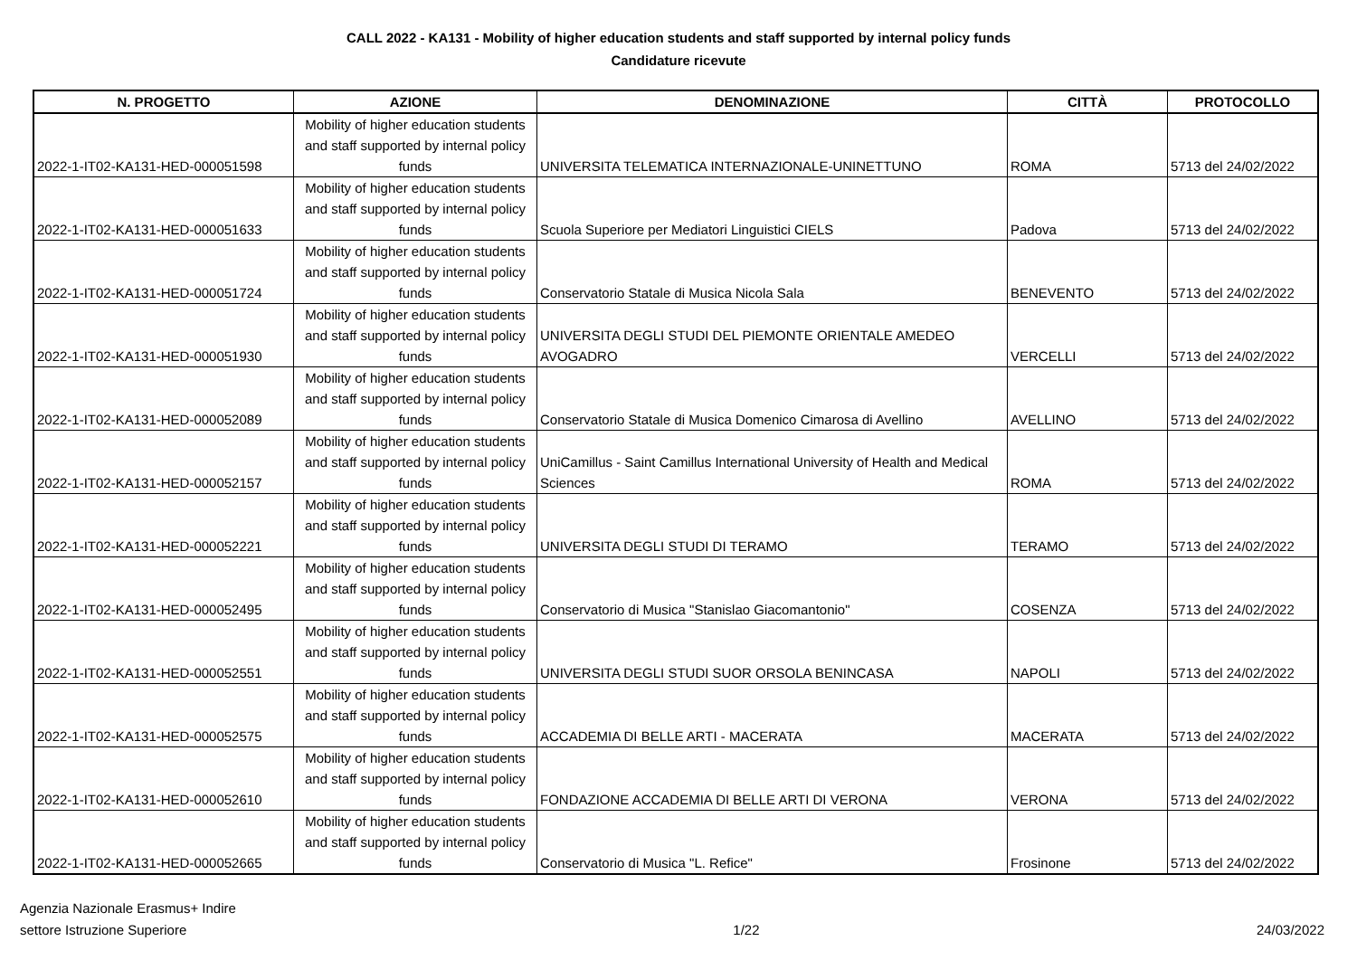CALL 2022 - KA131 - Mobility of higher education students and staff supported by internal policy funds
Candidature ricevute
| N. PROGETTO | AZIONE | DENOMINAZIONE | CITTÀ | PROTOCOLLO |
| --- | --- | --- | --- | --- |
| 2022-1-IT02-KA131-HED-000051598 | Mobility of higher education students and staff supported by internal policy funds | UNIVERSITA TELEMATICA INTERNAZIONALE-UNINETTUNO | ROMA | 5713 del 24/02/2022 |
| 2022-1-IT02-KA131-HED-000051633 | Mobility of higher education students and staff supported by internal policy funds | Scuola Superiore per Mediatori Linguistici CIELS | Padova | 5713 del 24/02/2022 |
| 2022-1-IT02-KA131-HED-000051724 | Mobility of higher education students and staff supported by internal policy funds | Conservatorio Statale di Musica Nicola Sala | BENEVENTO | 5713 del 24/02/2022 |
| 2022-1-IT02-KA131-HED-000051930 | Mobility of higher education students and staff supported by internal policy funds | UNIVERSITA DEGLI STUDI DEL PIEMONTE ORIENTALE AMEDEO AVOGADRO | VERCELLI | 5713 del 24/02/2022 |
| 2022-1-IT02-KA131-HED-000052089 | Mobility of higher education students and staff supported by internal policy funds | Conservatorio Statale di Musica Domenico Cimarosa di Avellino | AVELLINO | 5713 del 24/02/2022 |
| 2022-1-IT02-KA131-HED-000052157 | Mobility of higher education students and staff supported by internal policy funds | UniCamillus - Saint Camillus International University of Health and Medical Sciences | ROMA | 5713 del 24/02/2022 |
| 2022-1-IT02-KA131-HED-000052221 | Mobility of higher education students and staff supported by internal policy funds | UNIVERSITA DEGLI STUDI DI TERAMO | TERAMO | 5713 del 24/02/2022 |
| 2022-1-IT02-KA131-HED-000052495 | Mobility of higher education students and staff supported by internal policy funds | Conservatorio di Musica "Stanislao Giacomantonio" | COSENZA | 5713 del 24/02/2022 |
| 2022-1-IT02-KA131-HED-000052551 | Mobility of higher education students and staff supported by internal policy funds | UNIVERSITA DEGLI STUDI SUOR ORSOLA BENINCASA | NAPOLI | 5713 del 24/02/2022 |
| 2022-1-IT02-KA131-HED-000052575 | Mobility of higher education students and staff supported by internal policy funds | ACCADEMIA DI BELLE ARTI - MACERATA | MACERATA | 5713 del 24/02/2022 |
| 2022-1-IT02-KA131-HED-000052610 | Mobility of higher education students and staff supported by internal policy funds | FONDAZIONE ACCADEMIA DI BELLE ARTI DI VERONA | VERONA | 5713 del 24/02/2022 |
| 2022-1-IT02-KA131-HED-000052665 | Mobility of higher education students and staff supported by internal policy funds | Conservatorio di Musica "L. Refice" | Frosinone | 5713 del 24/02/2022 |
Agenzia Nazionale Erasmus+ Indire
settore Istruzione Superiore
1/22
24/03/2022